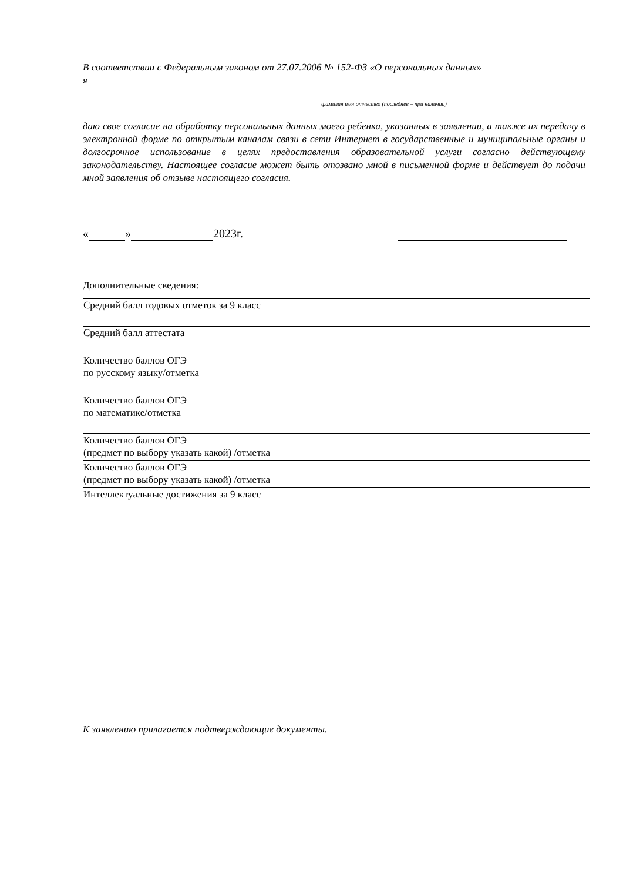В соответствии с Федеральным законом от 27.07.2006 № 152-ФЗ «О персональных данных»
я
фамилия имя отчество (последнее – при наличии)
даю свое согласие на обработку персональных данных моего ребенка, указанных в заявлении, а также их передачу в электронной форме по открытым каналам связи в сети Интернет в государственные и муниципальные органы и долгосрочное использование в целях предоставления образовательной услуги согласно действующему законодательству. Настоящее согласие может быть отозвано мной в письменной форме и действует до подачи мной заявления об отзыве настоящего согласия.
« » 2023г.
Дополнительные сведения:
| Средний балл годовых отметок за 9 класс | |
| Средний балл аттестата | |
| Количество баллов ОГЭ по русскому языку/отметка | |
| Количество баллов ОГЭ по математике/отметка | |
| Количество баллов ОГЭ (предмет по выбору указать какой) /отметка | |
| Количество баллов ОГЭ (предмет по выбору указать какой) /отметка | |
| Интеллектуальные достижения за 9 класс | |
К заявлению прилагается подтверждающие документы.